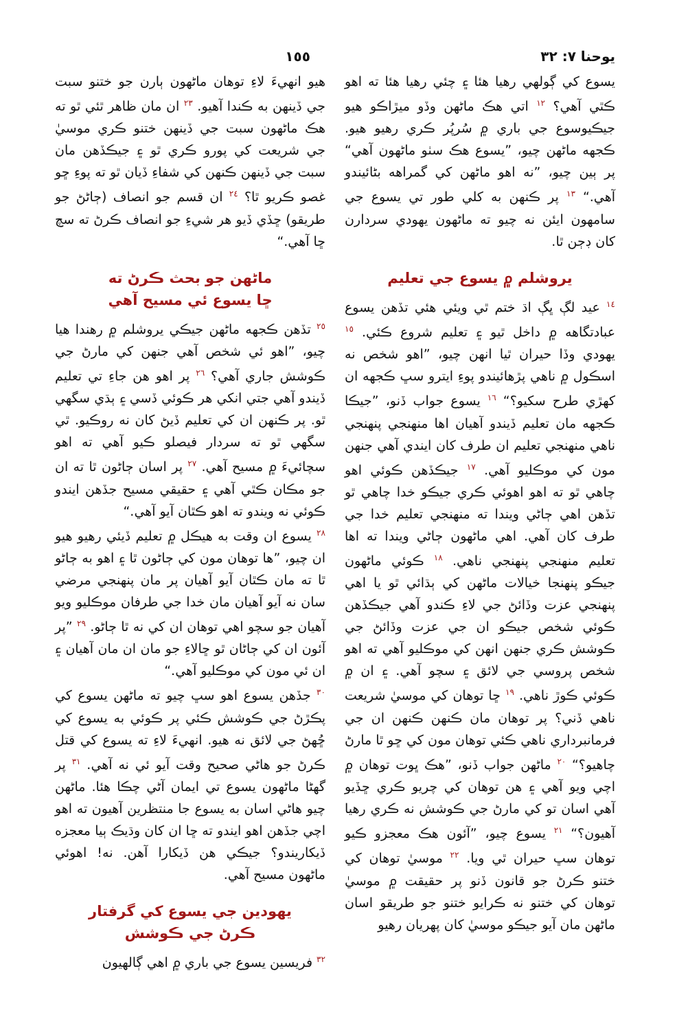يوحنا ٧: ٣٢ ١٥٥
يسوع کي ڳولهي رهيا هئا ۽ چئي رهيا هئا ته اهو ڪٿي آهي؟ <sup>١٢</sup> اتي هڪ ماڻهن وڏو ميڙاڪو هيو جيڪيوسوع جي باري ۾ سُرپُر ڪري رهيو هيو. ڪجهه ماڻهن چيو، ”يسوع هڪ سٺو ماڻهون آهي“ پر ٻين چيو، ”نه اهو ماڻهن کي گمراهه بڻائيندو آهي.“ <sup>١٣</sup> پر ڪنهن به کلي طور تي يسوع جي سامهون ايئن نه چيو ته ماڻهون يهودي سردارن کان ڊڄن ٿا.
يروشلم ۾ يسوع جي تعليم
<sup>١٤</sup> عيد لڳ ڀڳ اڌ ختم ٿي ويئي هئي تڏهن يسوع عبادتگاهه ۾ داخل ٿيو ۽ تعليم شروع ڪئي. <sup>١٥</sup> يهودي وڏا حيران ٿيا انهن چيو، ”اهو شخص نه اسڪول ۾ ناهي پڙهائيندو پوءِ ايترو سڀ ڪجهه ان کهڙي طرح سکيو؟“ <sup>١٦</sup> يسوع جواب ڏنو، ”جيڪا ڪجهه مان تعليم ڏيندو آهيان اها منهنجي پنهنجي ناهي منهنجي تعليم ان طرف کان ايندي آهي جنهن مون کي موڪليو آهي. <sup>١٧</sup> جيڪڏهن ڪوئي اهو چاهي ٿو ته اهو اهوئي ڪري جيڪو خدا چاهي ٿو تڏهن اهي ڄاڻي ويندا ته منهنجي تعليم خدا جي طرف کان آهي. اهي ماڻهون ڄاڻي ويندا ته اها تعليم منهنجي پنهنجي ناهي. <sup>١٨</sup> ڪوئي ماڻهون جيڪو پنهنجا خيالات ماڻهن کي ٻڌائي ٿو يا اهي پنهنجي عزت وڏائڻ جي لاءِ ڪندو آهي جيڪڏهن ڪوئي شخص جيڪو ان جي عزت وڏائڻ جي ڪوشش ڪري جنهن انهن کي موڪليو آهي ته اهو شخص پروسي جي لائق ۽ سچو آهي. ۽ ان ۾ ڪوئي ڪوڙ ناهي. <sup>١٩</sup> ڇا توهان کي موسيٰ شريعت ناهي ڏني؟ پر توهان مان ڪنهن ڪنهن ان جي فرمانبرداري ناهي ڪئي توهان مون کي ڇو ٿا مارڻ چاهيو؟“ <sup>٢٠</sup> ماڻهن جواب ڏنو، ”هڪ ڀوت توهان ۾ اچي ويو آهي ۽ هن توهان کي چريو ڪري ڇڏيو آهي اسان تو کي مارڻ جي ڪوشش نه ڪري رهيا آهيون؟“ <sup>٢١</sup> يسوع چيو، ”آئون هڪ معجزو ڪيو توهان سڀ حيران ٿي ويا. <sup>٢٢</sup> موسيٰ توهان کي ختنو ڪرڻ جو قانون ڏنو پر حقيقت ۾ موسيٰ توهان کي ختنو نه ڪرايو ختنو جو طريقو اسان ماڻهن مان آيو جيڪو موسيٰ کان پهريان رهيو
هيو انهيءَ لاءِ توهان ماڻهون ٻارن جو ختنو سبت جي ڏينهن به ڪندا آهيو. <sup>٢٣</sup> ان مان ظاهر ٿئي ٿو ته هڪ ماڻهون سبت جي ڏينهن ختنو ڪري موسيٰ جي شريعت کي پورو ڪري ٿو ۽ جيڪڏهن مان سبت جي ڏينهن ڪنهن کي شفاءِ ڏيان ٿو ته پوءِ ڇو غصو ڪريو ٿا؟ <sup>٢٤</sup> ان قسم جو انصاف (ڄاڻڻ جو طريقو) ڇڏي ڏيو هر شيءِ جو انصاف ڪرڻ ته سچ ڇا آهي.“
ماڻهن جو بحث ڪرڻ ته
ڇا يسوع ئي مسيح آهي
<sup>٢٥</sup> تڏهن ڪجهه ماڻهن جيڪي يروشلم ۾ رهندا هيا چيو، ”اهو ئي شخص آهي جنهن کي مارڻ جي ڪوشش جاري آهي؟ <sup>٢٦</sup> پر اهو هن جاءِ تي تعليم ڏيندو آهي جتي انکي هر ڪوئي ڏسي ۽ ٻڌي سگهي ٿو. پر ڪنهن ان کي تعليم ڏيڻ کان نه روڪيو. ٿي سگهي ٿو ته سردار فيصلو ڪيو آهي ته اهو سچائيءَ ۾ مسيح آهي. <sup>٢٧</sup> پر اسان ڄاڻون ٿا ته ان جو مڪان ڪٿي آهي ۽ حقيقي مسيح جڏهن ايندو ڪوئي نه ويندو ته اهو ڪٿان آيو آهي.“
<sup>٢٨</sup> يسوع ان وقت به هيڪل ۾ تعليم ڏيئي رهيو هيو ان چيو، ”ها توهان مون کي ڄاڻون ٿا ۽ اهو به ڄاڻو ٿا ته مان ڪٿان آيو آهيان پر مان پنهنجي مرضي سان نه آيو آهيان مان خدا جي طرفان موڪليو ويو آهيان جو سچو اهي توهان ان کي نه ٿا ڄاڻو. <sup>٢٩</sup> ”پر آئون ان کي ڄاڻان ٿو ڇالاءِ جو مان ان مان آهيان ۽ ان ئي مون کي موڪليو آهي.“
<sup>٣٠</sup> جڏهن يسوع اهو سڀ چيو ته ماڻهن يسوع کي پڪڙڻ جي ڪوشش ڪئي پر ڪوئي به يسوع کي ڇُهڻ جي لائق نه هيو. انهيءَ لاءِ ته يسوع کي قتل ڪرڻ جو هاڻي صحيح وقت آيو ئي نه آهي. <sup>٣١</sup> پر گهڻا ماڻهون يسوع تي ايمان آڻي چڪا هئا. ماڻهن چيو هاڻي اسان به يسوع جا منتظرين آهيون ته اهو اچي جڏهن اهو ايندو ته ڇا ان کان وڌيڪ ٻيا معجزه ڏيکاريندو؟ جيڪي هن ڏيکارا آهن. نه! اهوئي ماڻهون مسيح آهي.
يهودين جي يسوع کي گرفتار
ڪرڻ جي ڪوشش
<sup>٣٢</sup> فريسين يسوع جي باري ۾ اهي ڳالهيون